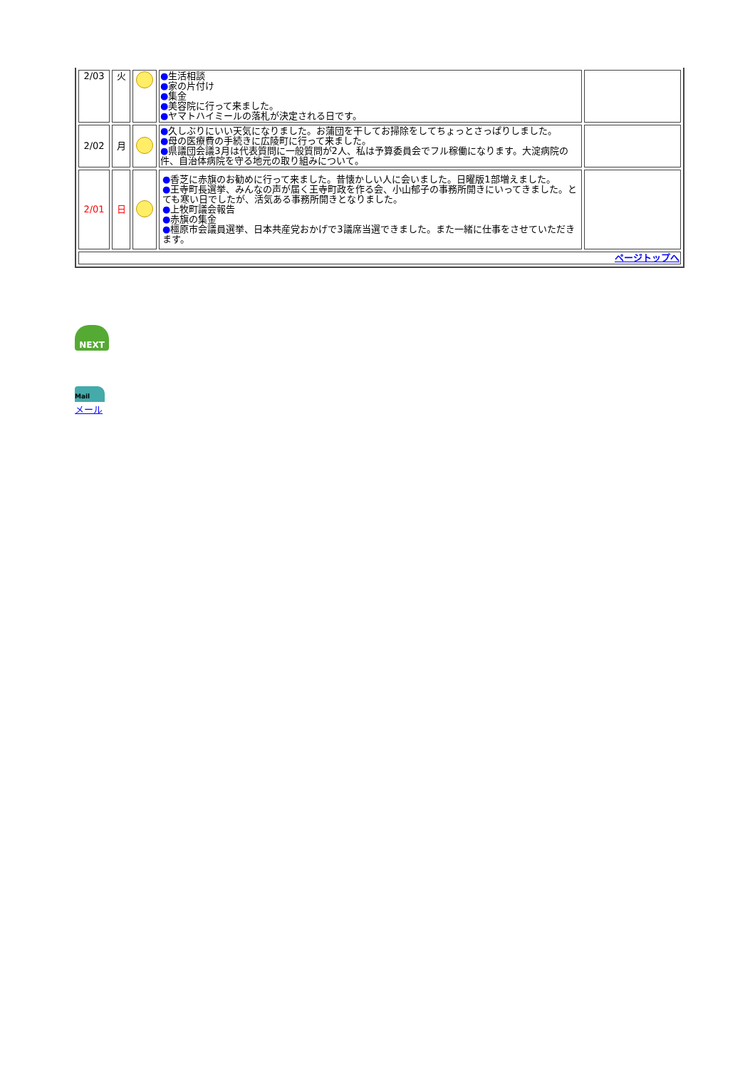| 2/03 | 火 | | ● 生活相談 ● 家の片付け ● 集金 ● 美容院に行って来ました。 ● ヤマトハイミールの落札が決定される日です。 | |
| 2/02 | 月 | | ● 久しぶりにいい天気になりました。お蒲団を干してお掃除をしてちょっとさっぱりしました。 ● 母の医療費の手続きに広陵町に行って来ました。 ● 県議団会議3月は代表質問に一般質問が2人、私は予算委員会でフル稼働になります。大淀病院の件、自治体病院を守る地元の取り組みについて。 | |
| 2/01 | 日 | | ● 香芝に赤旗のお勧めに行って来ました。昔懐かしい人に会いました。日曜版1部増えました。 ● 王寺町長選挙、みんなの声が届く王寺町政を作る会、小山郁子の事務所開きにいってきました。と ても寒い日でしたが、活気ある事務所開きとなりました。 ● 上牧町議会報告 ● 赤旗の集金 ● 橿原市会議員選挙、日本共産党おかげで3議席当選できました。また一緒に仕事をさせていただき ます。 | |
| ページトップへ | | | | |
NEXT
Mail
メール